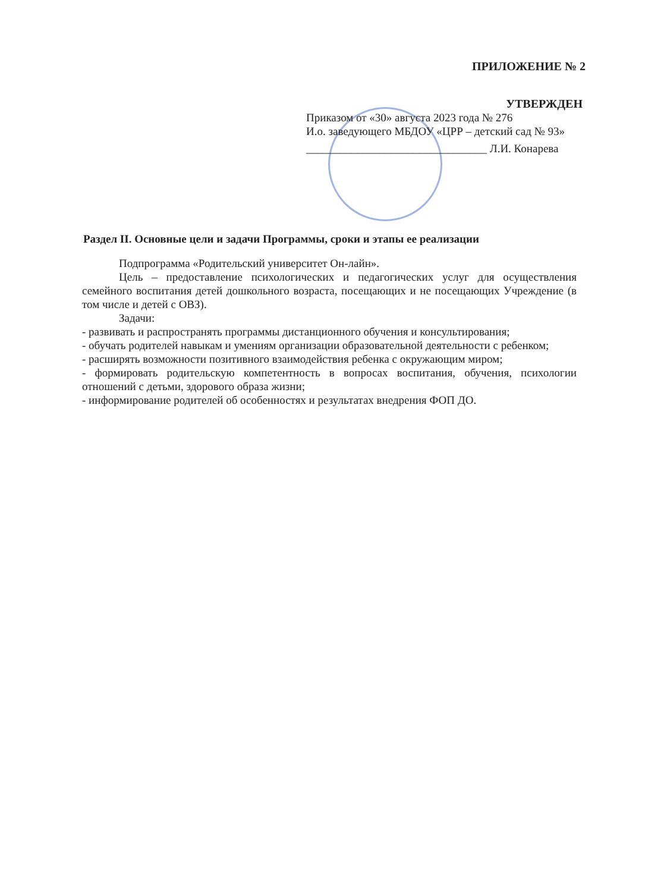ПРИЛОЖЕНИЕ № 2
УТВЕРЖДЕН
Приказом от «30» августа 2023 года № 276
И.о. заведующего МБДОУ «ЦРР – детский сад № 93»
________________________________ Л.И. Конарева
Раздел II. Основные цели и задачи Программы, сроки и этапы ее реализации
Подпрограмма «Родительский университет Он-лайн».
Цель – предоставление психологических и педагогических услуг для осуществления семейного воспитания детей дошкольного возраста, посещающих и не посещающих Учреждение (в том числе и детей с ОВЗ).
Задачи:
- развивать и распространять программы дистанционного обучения и консультирования;
- обучать родителей навыкам и умениям организации образовательной деятельности с ребенком;
- расширять возможности позитивного взаимодействия ребенка с окружающим миром;
- формировать родительскую компетентность в вопросах воспитания, обучения, психологии отношений с детьми, здорового образа жизни;
- информирование родителей об особенностях и результатах внедрения ФОП ДО.